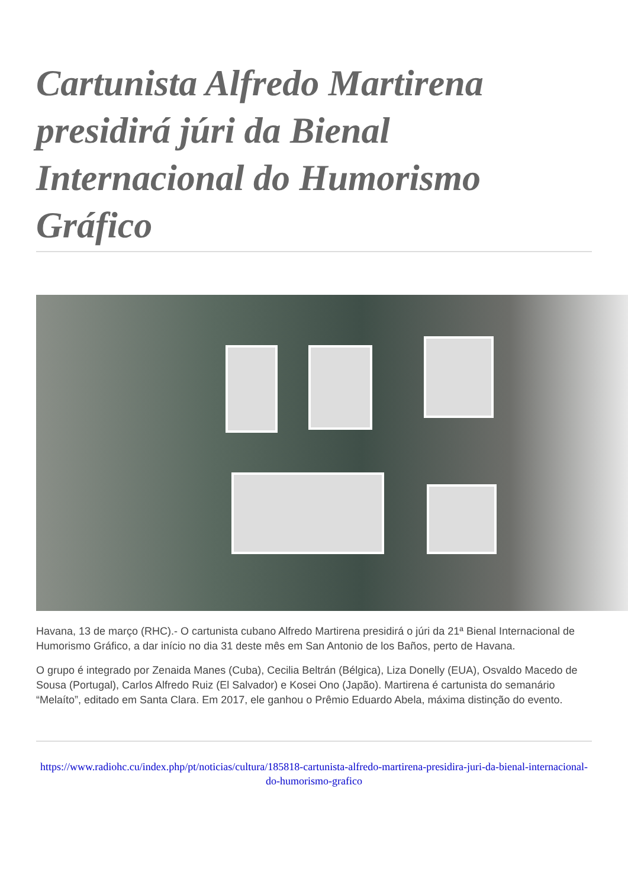Cartunista Alfredo Martirena presidirá júri da Bienal Internacional do Humorismo Gráfico
Havana, 13 de março (RHC).- O cartunista cubano Alfredo Martirena presidirá o júri da 21ª Bienal Internacional de Humorismo Gráfico, a dar início no dia 31 deste mês em San Antonio de los Baños, perto de Havana.
O grupo é integrado por Zenaida Manes (Cuba), Cecilia Beltrán (Bélgica), Liza Donelly (EUA), Osvaldo Macedo de Sousa (Portugal), Carlos Alfredo Ruiz (El Salvador) e Kosei Ono (Japão). Martirena é cartunista do semanário “Melaíto”, editado em Santa Clara. Em 2017, ele ganhou o Prêmio Eduardo Abela, máxima distinção do evento.
https://www.radiohc.cu/index.php/pt/noticias/cultura/185818-cartunista-alfredo-martirena-presidira-juri-da-bienal-internacional-do-humorismo-grafico